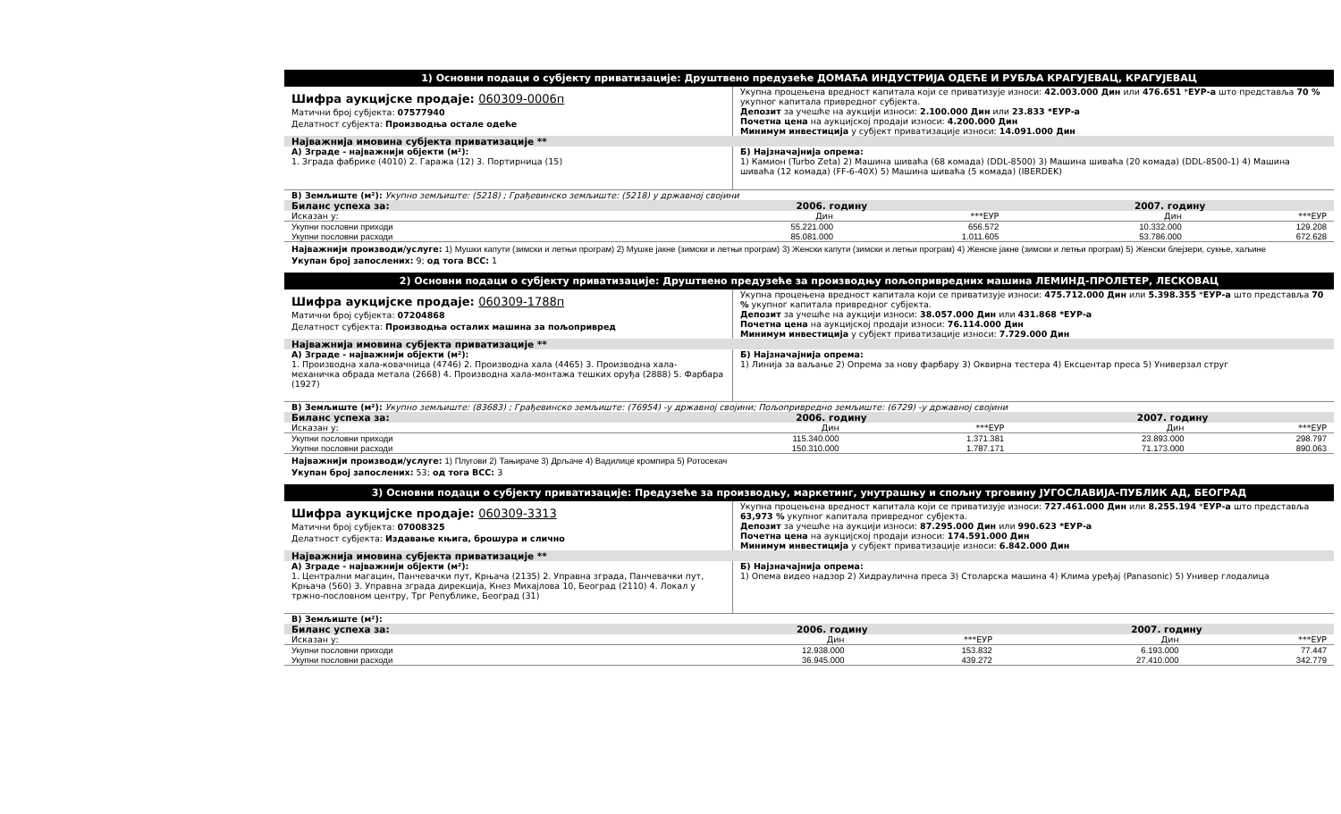1) Основни подаци о субјекту приватизације: Друштвено предузеће ДОМАЋА ИНДУСТРИЈА ОДЕЋЕ И РУБЉА КРАГУЈЕВАЦ, КРАГУЈЕВАЦ
| Шифра аукцијске продаје: 060309-0006п Матични број субјекта: 07577940 Делатност субјекта: Производња остале одеће | Укупна процењена вредност капитала који се приватизује износи: 42.003.000 Дин или 476.651 * ЕУР-а што представља 70 % укупног капитала привредног субјекта. Депозит за учешће на аукцији износи: 2.100.000 Дин или 23.833 *ЕУР-а Почетна цена на аукцијској продаји износи: 4.200.000 Дин Минимум инвестиција у субјект приватизације износи: 14.091.000 Дин |
| Најважнија имовина субјекта приватизације ** | |
| А) Зграде - најважнији објекти (м²): 1. Зграда фабрике (4010) 2. Гаража (12) 3. Портирница (15) | Б) Најзначајнија опрема: 1) Камион (Turbo Zeta) 2) Машина шиваћа (68 комада) (DDL-8500) 3) Машина шиваћа (20 комада) (DDL-8500-1) 4) Машина шиваћа (12 комада) (FF-6-40X) 5) Машина шиваћа (5 комада) (IBERDEK) |
| В) Земљиште (м²): Укупно земљиште: (5218) ; Грађевинско земљиште: (5218) у државној својини | |
| Биланс успеха за: | 2006. годину | | 2007. годину | |
| Исказан у: | Дин | ***ЕУР | Дин | ***ЕУР |
| Укупни пословни приходи | 55.221.000 | 656.572 | 10.332.000 | 129.208 |
| Укупни пословни расходи | 85.081.000 | 1.011.605 | 53.786.000 | 672.628 |
Најважнији производи/услуге: 1) Мушки капути (зимски и летњи програм) 2) Мушке јакне (зимски и летњи програм) 3) Женски капути (зимски и летњи програм) 4) Женске јакне (зимски и летњи програм) 5) Женски блејзери, сукње, хаљине
Укупан број запослених: 9; од тога ВСС: 1
2) Основни подаци о субјекту приватизације: Друштвено предузеће за производњу пољопривредних машина ЛЕМИНД-ПРОЛЕТЕР, ЛЕСКОВАЦ
| Шифра аукцијске продаје: 060309-1788п Матични број субјекта: 07204868 Делатност субјекта: Производња осталих машина за пољопривред | Укупна процењена вредност капитала који се приватизује износи: 475.712.000 Дин или 5.398.355 * ЕУР-а што представља 70 % укупног капитала привредног субјекта. Депозит за учешће на аукцији износи: 38.057.000 Дин или 431.868 *ЕУР-а Почетна цена на аукцијској продаји износи: 76.114.000 Дин Минимум инвестиција у субјект приватизације износи: 7.729.000 Дин |
| Најважнија имовина субјекта приватизације ** | |
| А) Зграде - најважнији објекти (м²): 1. Производна хала-ковачница (4746) 2. Производна хала (4465) 3. Производна хала-механичка обрада метала (2668) 4. Производна хала-монтажа тешких оруђа (2888) 5. Фарбара (1927) | Б) Најзначајнија опрема: 1) Линија за ваљање 2) Опрема за нову фарбару 3) Оквирна тестера 4) Ексцентар преса 5) Универзал струг |
| В) Земљиште (м²): Укупно земљиште: (83683) ; Грађевинско земљиште: (76954) -у државној својини; Пољопривредно земљиште: (6729) -у државној својини | |
| Биланс успеха за: | 2006. годину | | 2007. годину | |
| Исказан у: | Дин | ***ЕУР | Дин | ***ЕУР |
| Укупни пословни приходи | 115.340.000 | 1.371.381 | 23.893.000 | 298.797 |
| Укупни пословни расходи | 150.310.000 | 1.787.171 | 71.173.000 | 890.063 |
Најважнији производи/услуге: 1) Плугови 2) Тањираче 3) Дрљаче 4) Вадилице кромпира 5) Ротосекач
Укупан број запослених: 53; од тога ВСС: 3
3) Основни подаци о субјекту приватизације: Предузеће за производњу, маркетинг, унутрашњу и спољну трговину ЈУГОСЛАВИЈА-ПУБЛИК АД, БЕОГРАД
| Шифра аукцијске продаје: 060309-3313 Матични број субјекта: 07008325 Делатност субјекта: Издавање књига, брошура и слично | Укупна процењена вредност капитала који се приватизује износи: 727.461.000 Дин или 8.255.194 * ЕУР-а што представља 63,973 % укупног капитала привредног субјекта. Депозит за учешће на аукцији износи: 87.295.000 Дин или 990.623 *ЕУР-а Почетна цена на аукцијској продаји износи: 174.591.000 Дин Минимум инвестиција у субјект приватизације износи: 6.842.000 Дин |
| Најважнија имовина субјекта приватизације ** | |
| А) Зграде - најважнији објекти (м²): 1. Централни магацин, Панчевачки пут, Крњача (2135) 2. Управна зграда, Панчевачки пут, Крњача (560) 3. Управна зграда дирекција, Кнез Михајлова 10, Београд (2110) 4. Локал у тржно-пословном центру, Трг Републике, Београд (31) | Б) Најзначајнија опрема: 1) Опема видео надзор 2) Хидраулична преса 3) Столарска машина 4) Клима уређај (Panasonic) 5) Универ глодалица |
| В) Земљиште (м²): | |
| Биланс успеха за: | 2006. годину | | 2007. годину | |
| Исказан у: | Дин | ***ЕУР | Дин | ***ЕУР |
| Укупни пословни приходи | 12.938.000 | 153.832 | 6.193.000 | 77.447 |
| Укупни пословни расходи | 36.945.000 | 439.272 | 27.410.000 | 342.779 |